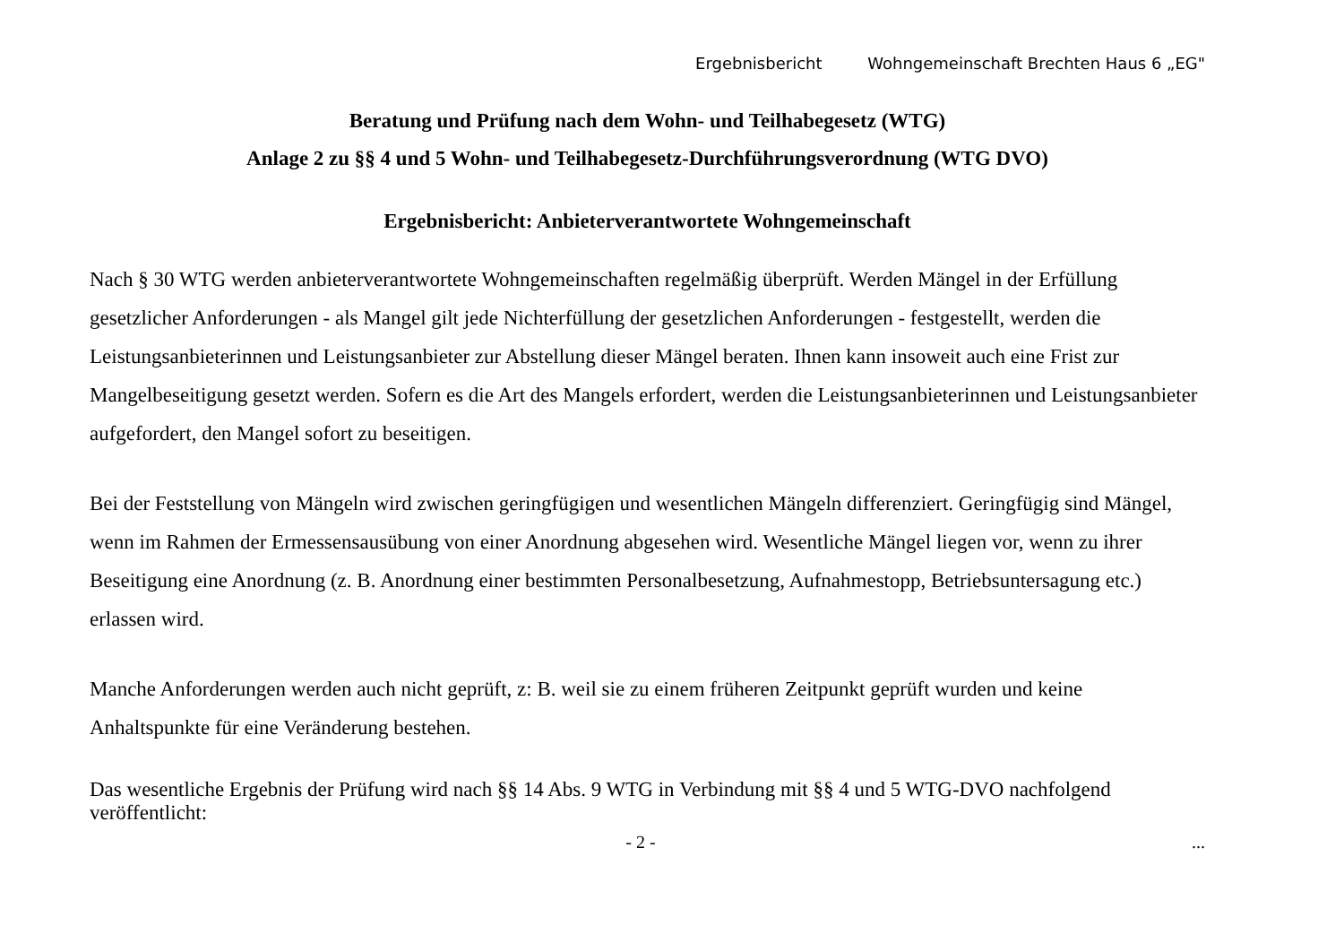Ergebnisbericht Wohngemeinschaft Brechten Haus 6 „EG"
Beratung und Prüfung nach dem Wohn- und Teilhabegesetz (WTG)
Anlage 2 zu §§ 4 und 5 Wohn- und Teilhabegesetz-Durchführungsverordnung (WTG DVO)
Ergebnisbericht: Anbieterverantwortete Wohngemeinschaft
Nach § 30 WTG werden anbieterverantwortete Wohngemeinschaften regelmäßig überprüft. Werden Mängel in der Erfüllung gesetzlicher Anforderungen - als Mangel gilt jede Nichterfüllung der gesetzlichen Anforderungen - festgestellt, werden die Leistungsanbieterinnen und Leistungsanbieter zur Abstellung dieser Mängel beraten. Ihnen kann insoweit auch eine Frist zur Mangelbeseitigung gesetzt werden. Sofern es die Art des Mangels erfordert, werden die Leistungsanbieterinnen und Leistungsanbieter aufgefordert, den Mangel sofort zu beseitigen.
Bei der Feststellung von Mängeln wird zwischen geringfügigen und wesentlichen Mängeln differenziert. Geringfügig sind Mängel, wenn im Rahmen der Ermessensausübung von einer Anordnung abgesehen wird. Wesentliche Mängel liegen vor, wenn zu ihrer Beseitigung eine Anordnung (z. B. Anordnung einer bestimmten Personalbesetzung, Aufnahmestopp, Betriebsuntersagung etc.) erlassen wird.
Manche Anforderungen werden auch nicht geprüft, z: B. weil sie zu einem früheren Zeitpunkt geprüft wurden und keine Anhaltspunkte für eine Veränderung bestehen.
Das wesentliche Ergebnis der Prüfung wird nach §§ 14 Abs. 9 WTG in Verbindung mit §§ 4 und 5 WTG-DVO nachfolgend veröffentlicht:
- 2 - ...